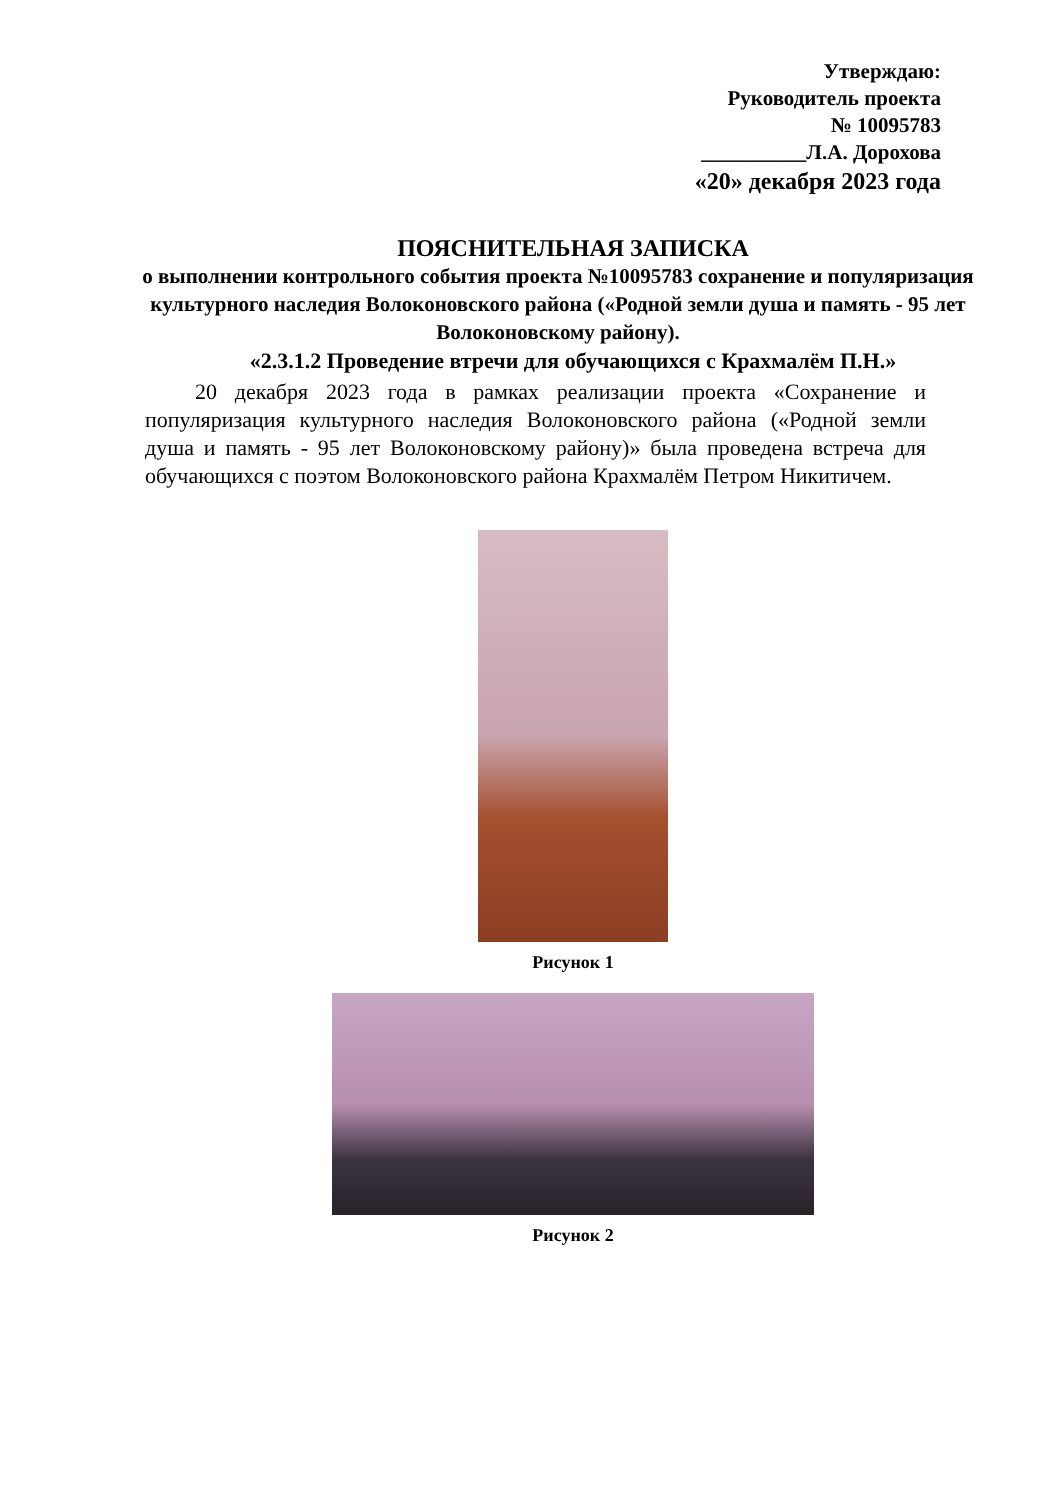Утверждаю:
Руководитель проекта
№ 10095783
__________Л.А. Дорохова
«20» декабря 2023 года
ПОЯСНИТЕЛЬНАЯ ЗАПИСКА
о выполнении контрольного события проекта №10095783 сохранение и популяризация культурного наследия Волоконовского района («Родной земли душа и память - 95 лет Волоконовскому району).
«2.3.1.2 Проведение втречи для обучающихся с Крахмалём П.Н.»
20 декабря 2023 года в рамках реализации проекта «Сохранение и популяризация культурного наследия Волоконовского района («Родной земли душа и память - 95 лет Волоконовскому району)» была проведена встреча для обучающихся с поэтом Волоконовского района Крахмалём Петром Никитичем.
Рисунок 1
Рисунок 2